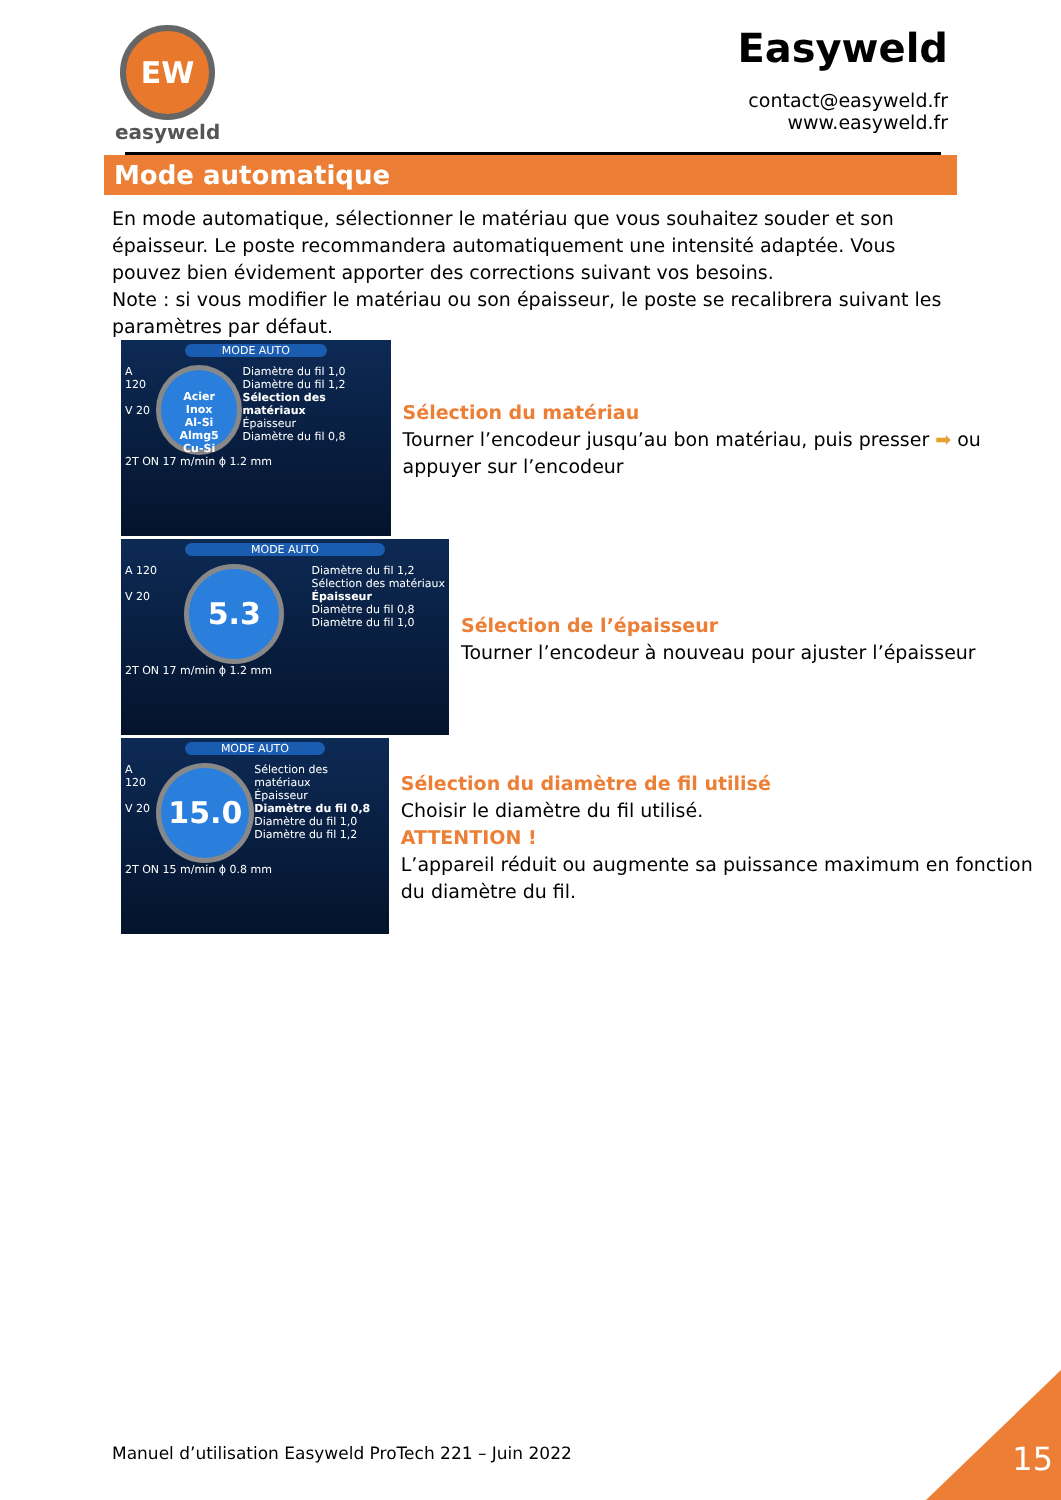EW
easyweld
Easyweld
contact@easyweld.fr
www.easyweld.fr
Mode automatique
En mode automatique, sélectionner le matériau que vous souhaitez souder et son épaisseur. Le poste recommandera automatiquement une intensité adaptée. Vous pouvez bien évidement apporter des corrections suivant vos besoins.
Note : si vous modifier le matériau ou son épaisseur, le poste se recalibrera suivant les paramètres par défaut.
MODE AUTO
A 120
V 20
Acier
Inox
Al-Si
Almg5
Cu-Si
Diamètre du fil 1,0
Diamètre du fil 1,2
Sélection des matériaux
Épaisseur
Diamètre du fil 0,8
2T ON 17 m/min ɸ 1.2 mm
Sélection du matériau
Tourner l’encodeur jusqu’au bon matériau, puis presser ➡ ou appuyer sur l’encodeur
MODE AUTO
A 120
V 20
5.3
Diamètre du fil 1,2
Sélection des matériaux
Épaisseur
Diamètre du fil 0,8
Diamètre du fil 1,0
2T ON 17 m/min ɸ 1.2 mm
Sélection de l’épaisseur
Tourner l’encodeur à nouveau pour ajuster l’épaisseur
MODE AUTO
A 120
V 20
15.0
Sélection des matériaux
Épaisseur
Diamètre du fil 0,8
Diamètre du fil 1,0
Diamètre du fil 1,2
2T ON 15 m/min ɸ 0.8 mm
Sélection du diamètre de fil utilisé
Choisir le diamètre du fil utilisé.
ATTENTION !
L’appareil réduit ou augmente sa puissance maximum en fonction du diamètre du fil.
Manuel d’utilisation Easyweld ProTech 221 – Juin 2022
15